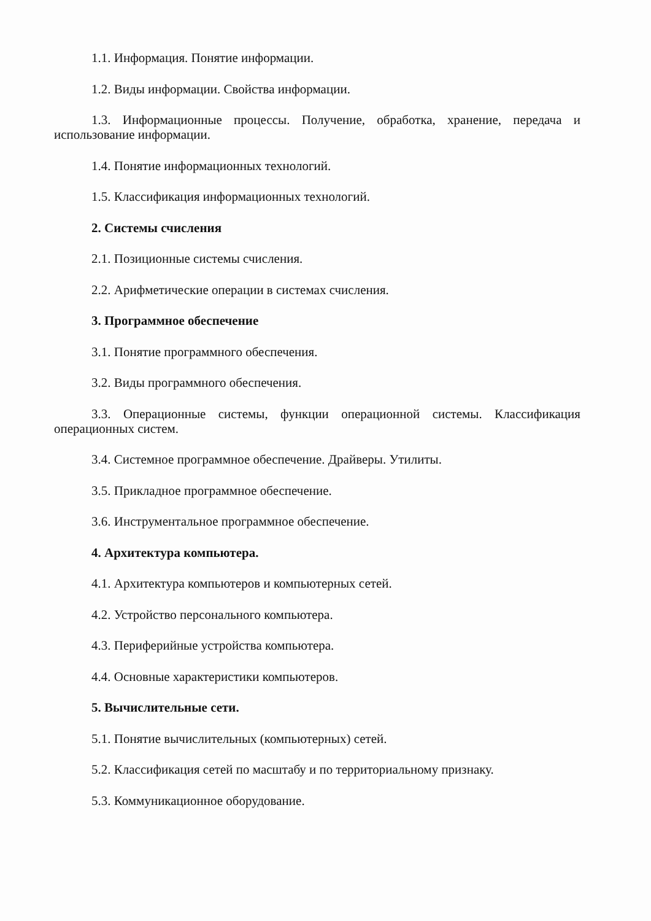1.1. Информация. Понятие информации.
1.2. Виды информации. Свойства информации.
1.3. Информационные процессы. Получение, обработка, хранение, передача и использование информации.
1.4. Понятие информационных технологий.
1.5. Классификация информационных технологий.
2. Системы счисления
2.1. Позиционные системы счисления.
2.2. Арифметические операции в системах счисления.
3. Программное обеспечение
3.1. Понятие программного обеспечения.
3.2. Виды программного обеспечения.
3.3. Операционные системы, функции операционной системы. Классификация операционных систем.
3.4. Системное программное обеспечение. Драйверы. Утилиты.
3.5. Прикладное программное обеспечение.
3.6. Инструментальное программное обеспечение.
4. Архитектура компьютера.
4.1. Архитектура компьютеров и компьютерных сетей.
4.2. Устройство персонального компьютера.
4.3. Периферийные устройства компьютера.
4.4. Основные характеристики компьютеров.
5. Вычислительные сети.
5.1. Понятие вычислительных (компьютерных) сетей.
5.2. Классификация сетей по масштабу и по территориальному признаку.
5.3. Коммуникационное оборудование.